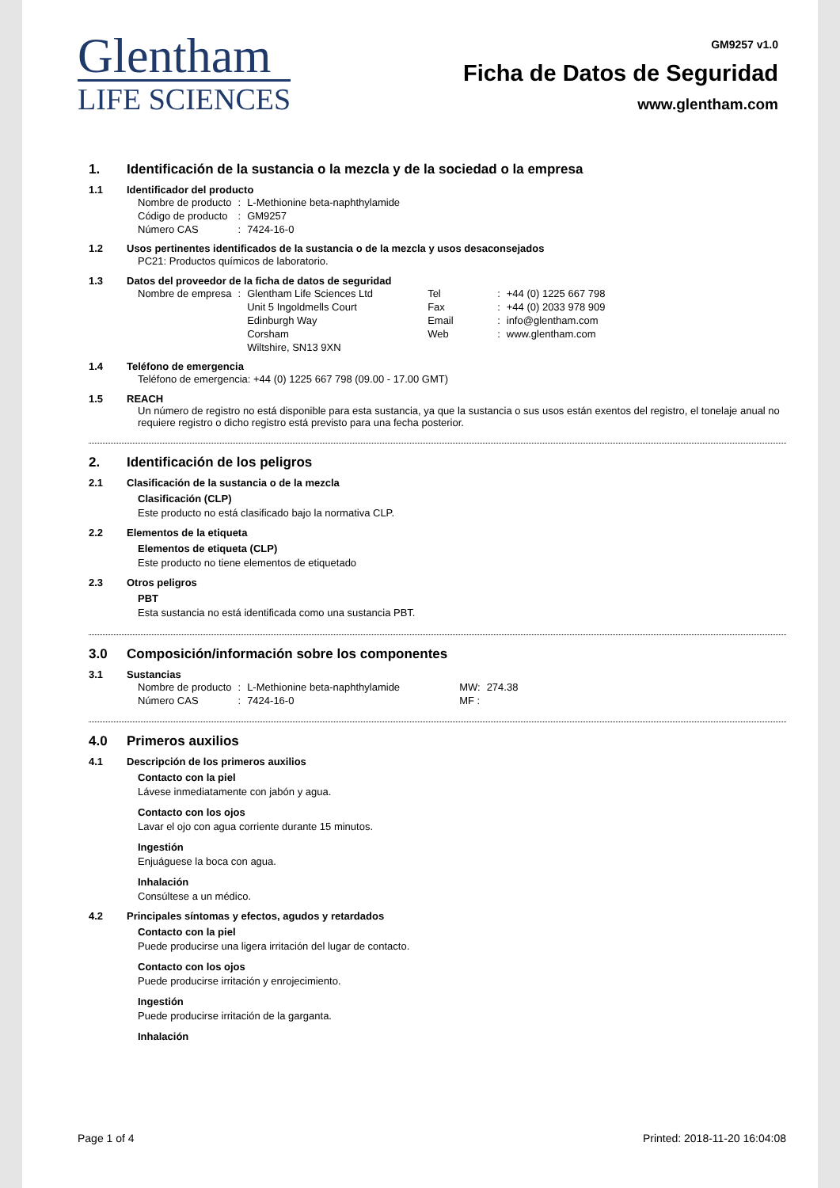Glentham
LIFE SCIENCES
GM9257 v1.0
Ficha de Datos de Seguridad
www.glentham.com
1. Identificación de la sustancia o la mezcla y de la sociedad o la empresa
1.1 Identificador del producto
| Nombre de producto | : | L-Methionine beta-naphthylamide |
| Código de producto | : | GM9257 |
| Número CAS | : | 7424-16-0 |
1.2 Usos pertinentes identificados de la sustancia o de la mezcla y usos desaconsejados
PC21: Productos químicos de laboratorio.
1.3 Datos del proveedor de la ficha de datos de seguridad
| Nombre de empresa | : | Glentham Life Sciences Ltd | Tel | : | +44 (0) 1225 667 798 |
| | | Unit 5 Ingoldmells Court | Fax | : | +44 (0) 2033 978 909 |
| | | Edinburgh Way | Email | : | info@glentham.com |
| | | Corsham | Web | : | www.glentham.com |
| | | Wiltshire, SN13 9XN | | | |
1.4 Teléfono de emergencia
Teléfono de emergencia: +44 (0) 1225 667 798 (09.00 - 17.00 GMT)
1.5 REACH
Un número de registro no está disponible para esta sustancia, ya que la sustancia o sus usos están exentos del registro, el tonelaje anual no requiere registro o dicho registro está previsto para una fecha posterior.
2. Identificación de los peligros
2.1 Clasificación de la sustancia o de la mezcla
Clasificación (CLP)
Este producto no está clasificado bajo la normativa CLP.
2.2 Elementos de la etiqueta
Elementos de etiqueta (CLP)
Este producto no tiene elementos de etiquetado
2.3 Otros peligros
PBT
Esta sustancia no está identificada como una sustancia PBT.
3.0 Composición/información sobre los componentes
3.1 Sustancias
| Nombre de producto | : | L-Methionine beta-naphthylamide | MW: | 274.38 |
| Número CAS | : | 7424-16-0 | MF : | |
4.0 Primeros auxilios
4.1 Descripción de los primeros auxilios
Contacto con la piel
Lávese inmediatamente con jabón y agua.
Contacto con los ojos
Lavar el ojo con agua corriente durante 15 minutos.
Ingestión
Enjuáguese la boca con agua.
Inhalación
Consúltese a un médico.
4.2 Principales síntomas y efectos, agudos y retardados
Contacto con la piel
Puede producirse una ligera irritación del lugar de contacto.
Contacto con los ojos
Puede producirse irritación y enrojecimiento.
Ingestión
Puede producirse irritación de la garganta.
Inhalación
Page 1 of 4 Printed: 2018-11-20 16:04:08